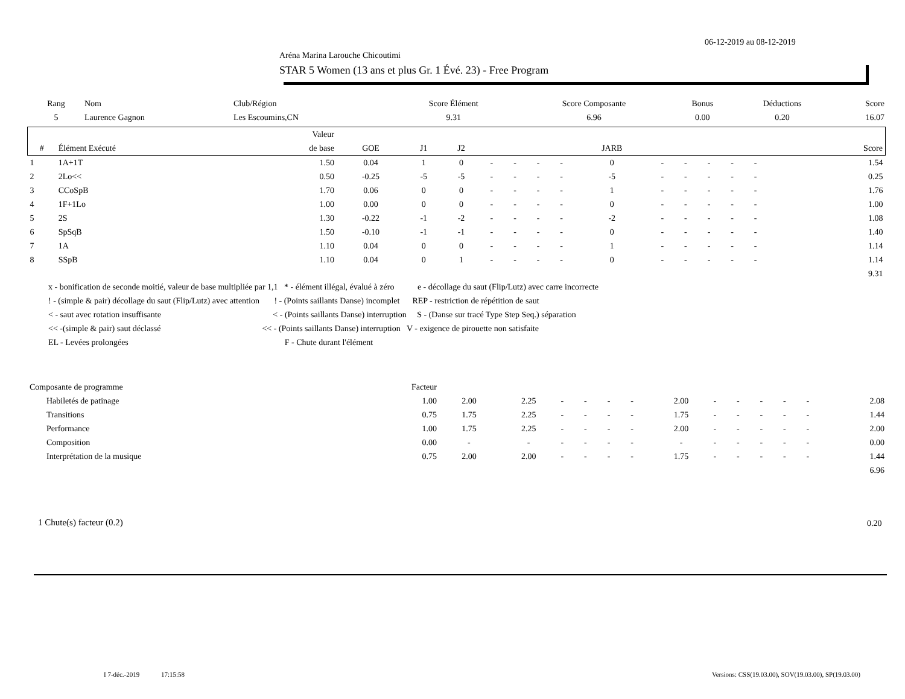06-12-2019 au 08-12-2019
Aréna Marina Larouche Chicoutimi
STAR 5 Women (13 ans et plus Gr. 1 Évé. 23) - Free Program
| Rang | Nom | Club/Région | Score Élément | Score Composante | Bonus | Déductions | Score |
| --- | --- | --- | --- | --- | --- | --- | --- |
| 5 | Laurence Gagnon | Les Escoumins,CN | 9.31 | 6.96 | 0.00 | 0.20 | 16.07 |
| | | Valeur | | | | | | | | | | | | | | | | | |
| --- | --- | --- | --- | --- | --- | --- | --- | --- | --- | --- | --- | --- | --- | --- | --- | --- | --- | --- | --- |
| # | Élément Exécuté | de base | GOE | J1 | J2 | | | | | JARB | | | | | | | | | Score |
| 1 | 1A+1T | 1.50 | 0.04 | 1 | 0 | - | - | - | - | 0 | - | - | - | - | - | | | | 1.54 |
| 2 | 2Lo<< | 0.50 | -0.25 | -5 | -5 | - | - | - | - | -5 | - | - | - | - | - | | | | 0.25 |
| 3 | CCoSpB | 1.70 | 0.06 | 0 | 0 | - | - | - | - | 1 | - | - | - | - | - | | | | 1.76 |
| 4 | 1F+1Lo | 1.00 | 0.00 | 0 | 0 | - | - | - | - | 0 | - | - | - | - | - | | | | 1.00 |
| 5 | 2S | 1.30 | -0.22 | -1 | -2 | - | - | - | - | -2 | - | - | - | - | - | | | | 1.08 |
| 6 | SpSqB | 1.50 | -0.10 | -1 | -1 | - | - | - | - | 0 | - | - | - | - | - | | | | 1.40 |
| 7 | 1A | 1.10 | 0.04 | 0 | 0 | - | - | - | - | 1 | - | - | - | - | - | | | | 1.14 |
| 8 | SSpB | 1.10 | 0.04 | 0 | 1 | - | - | - | - | 0 | - | - | - | - | - | | | | 1.14 |
| | | | | | | | | | | | | | | | | | | | 9.31 |
x - bonification de seconde moitié, valeur de base multipliée par 1,1 * - élément illégal, évalué à zéro e - décollage du saut (Flip/Lutz) avec carre incorrecte
! - (simple & pair) décollage du saut (Flip/Lutz) avec attention ! - (Points saillants Danse) incomplet REP - restriction de répétition de saut
< - saut avec rotation insuffisante < - (Points saillants Danse) interruption S - (Danse sur tracé Type Step Seq.) séparation
<< -(simple & pair) saut déclassé << - (Points saillants Danse) interruption V - exigence de pirouette non satisfaite
EL - Levées prolongées F - Chute durant l'élément
| Composante de programme | | Facteur | | | | | | | | | | | | | |
| | Habiletés de patinage | 1.00 | 2.00 | 2.25 | - | - | - | - | 2.00 | - | - | - | - | - | 2.08 |
| | Transitions | 0.75 | 1.75 | 2.25 | - | - | - | - | 1.75 | - | - | - | - | - | 1.44 |
| | Performance | 1.00 | 1.75 | 2.25 | - | - | - | - | 2.00 | - | - | - | - | - | 2.00 |
| | Composition | 0.00 | - | - | - | - | - | - | - | - | - | - | - | - | 0.00 |
| | Interprétation de la musique | 0.75 | 2.00 | 2.00 | - | - | - | - | 1.75 | - | - | - | - | - | 1.44 |
| | | | | | | | | | | | | | | | 6.96 |
1 Chute(s) facteur (0.2) 0.20
I 7-déc.-2019 17:15:58
Versions: CSS(19.03.00), SOV(19.03.00), SP(19.03.00)